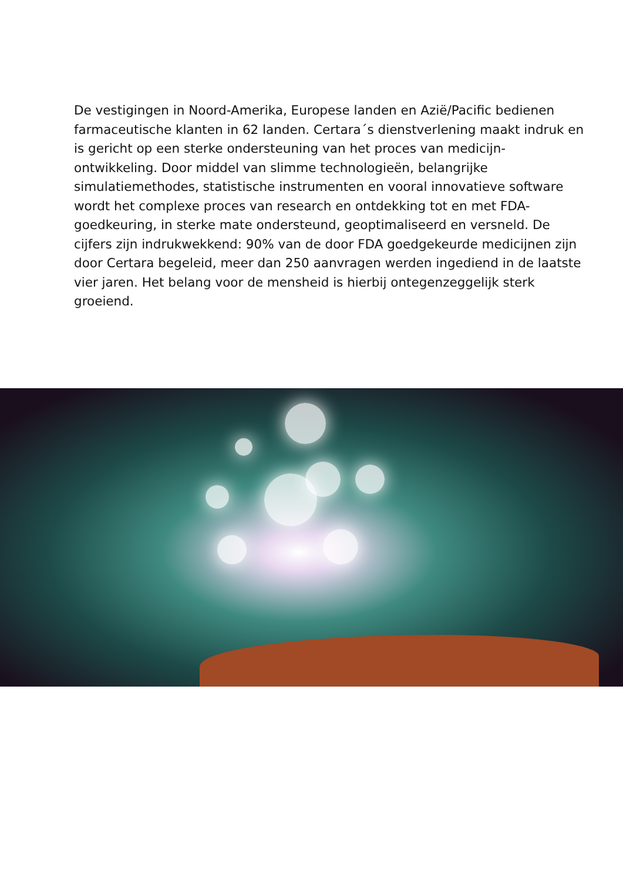De vestigingen in Noord-Amerika, Europese landen en Azië/Pacific bedienen farmaceutische klanten in 62 landen. Certara´s dienstverlening maakt indruk en is gericht op een sterke ondersteuning van het proces van medicijn-ontwikkeling. Door middel van slimme technologieën, belangrijke simulatiemethodes, statistische instrumenten en vooral innovatieve software wordt het complexe proces van research en ontdekking tot en met FDA-goedkeuring, in sterke mate ondersteund, geoptimaliseerd en versneld. De cijfers zijn indrukwekkend: 90% van de door FDA goedgekeurde medicijnen zijn door Certara begeleid, meer dan 250 aanvragen werden ingediend in de laatste vier jaren. Het belang voor de mensheid is hierbij ontegenzeggelijk sterk groeiend.